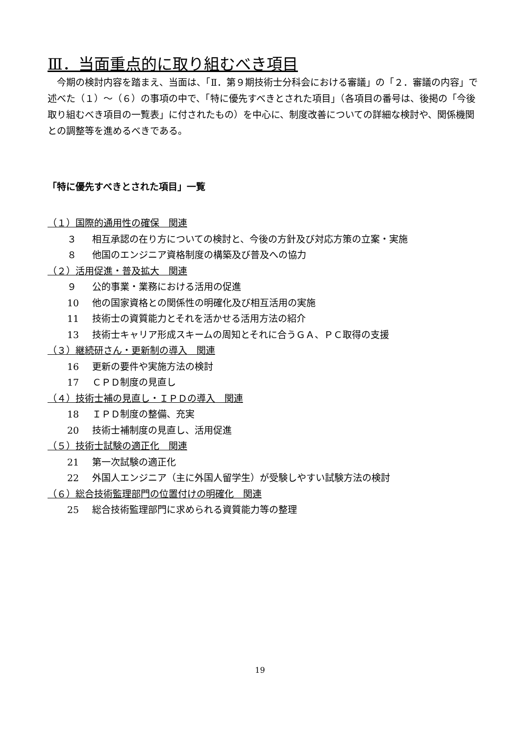Ⅲ．当面重点的に取り組むべき項目
今期の検討内容を踏まえ、当面は、「Ⅱ．第９期技術士分科会における審議」の「２．審議の内容」で述べた（１）～（６）の事項の中で、「特に優先すべきとされた項目」（各項目の番号は、後掲の「今後取り組むべき項目の一覧表」に付されたもの）を中心に、制度改善についての詳細な検討や、関係機関との調整等を進めるべきである。
「特に優先すべきとされた項目」一覧
（１）国際的通用性の確保　関連
３ 相互承認の在り方についての検討と、今後の方針及び対応方策の立案・実施
８ 他国のエンジニア資格制度の構築及び普及への協力
（２）活用促進・普及拡大　関連
９ 公的事業・業務における活用の促進
10 他の国家資格との関係性の明確化及び相互活用の実施
11 技術士の資質能力とそれを活かせる活用方法の紹介
13 技術士キャリア形成スキームの周知とそれに合うＧＡ、ＰＣ取得の支援
（３）継続研さん・更新制の導入　関連
16 更新の要件や実施方法の検討
17 ＣＰＤ制度の見直し
（４）技術士補の見直し・ＩＰＤの導入　関連
18 ＩＰＤ制度の整備、充実
20 技術士補制度の見直し、活用促進
（５）技術士試験の適正化　関連
21 第一次試験の適正化
22 外国人エンジニア（主に外国人留学生）が受験しやすい試験方法の検討
（６）総合技術監理部門の位置付けの明確化　関連
25 総合技術監理部門に求められる資質能力等の整理
19